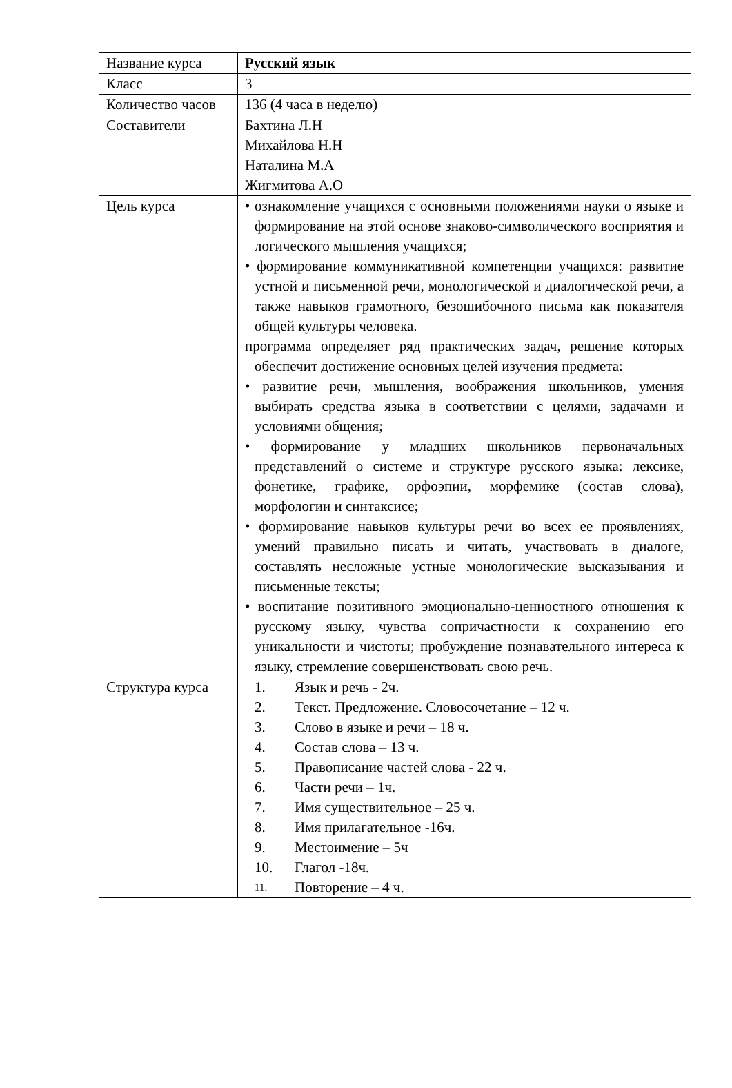| Название курса | Русский язык |
| Класс | 3 |
| Количество часов | 136 (4 часа в неделю) |
| Составители | Бахтина Л.Н Михайлова Н.Н Наталина М.А Жигмитова А.О |
| Цель курса | • ознакомление учащихся с основными положениями науки о языке и формирование на этой основе знаково-символического восприятия и логического мышления учащихся; • формирование коммуникативной компетенции учащихся: развитие устной и письменной речи, монологической и диалогической речи, а также навыков грамотного, безошибочного письма как показателя общей культуры человека. программа определяет ряд практических задач, решение которых обеспечит достижение основных целей изучения предмета: • развитие речи, мышления, воображения школьников, умения выбирать средства языка в соответствии с целями, задачами и условиями общения; • формирование у младших школьников первоначальных представлений о системе и структуре русского языка: лексике, фонетике, графике, орфоэпии, морфемике (состав слова), морфологии и синтаксисе; • формирование навыков культуры речи во всех ее проявлениях, умений правильно писать и читать, участвовать в диалоге, составлять несложные устные монологические высказывания и письменные тексты; • воспитание позитивного эмоционально-ценностного отношения к русскому языку, чувства сопричастности к сохранению его уникальности и чистоты; пробуждение познавательного интереса к языку, стремление совершенствовать свою речь. |
| Структура курса | 1. Язык и речь - 2ч. 2. Текст. Предложение. Словосочетание – 12 ч. 3. Слово в языке и речи – 18 ч. 4. Состав слова – 13 ч. 5. Правописание частей слова - 22 ч. 6. Части речи – 1ч. 7. Имя существительное – 25 ч. 8. Имя прилагательное -16ч. 9. Местоимение – 5ч 10. Глагол -18ч. 11. Повторение – 4 ч. |